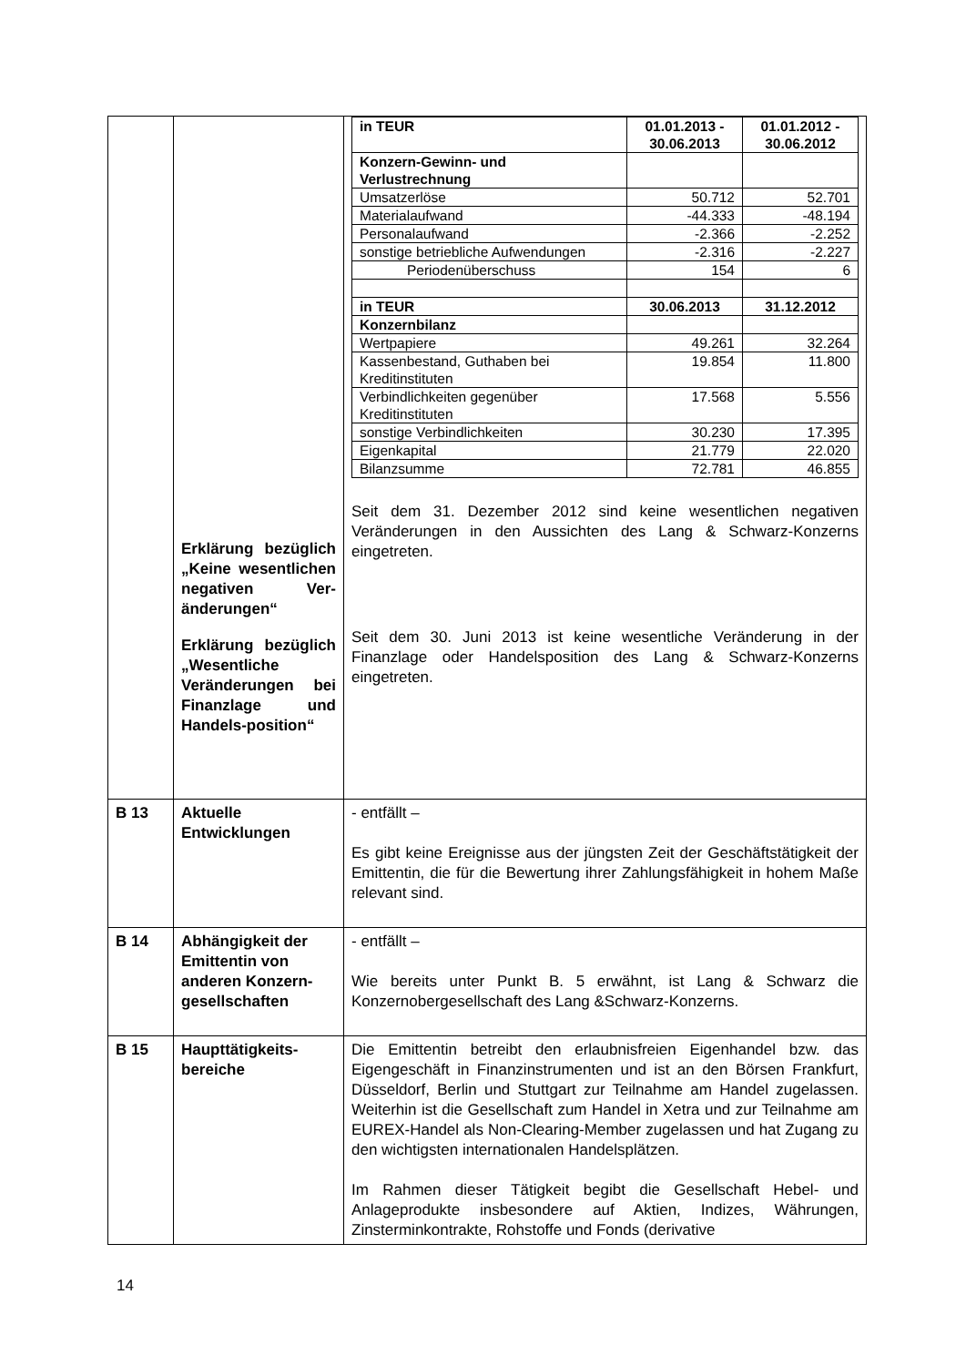| | Erklärung bezüglich „Keine wesentlichen negativen Ver-änderungen“ Erklärung bezüglich „Wesentliche Veränderungen bei Finanzlage und Handels-position“ | / in TEUR / 01.01.2013 - 30.06.2013 / 01.01.2012 - 30.06.2012 / / Konzern-Gewinn- und Verlustrechnung / / / / Umsatzerlöse / 50.712 / 52.701 / / Materialaufwand / -44.333 / -48.194 / / Personalaufwand / -2.366 / -2.252 / / sonstige betriebliche Aufwendungen / -2.316 / -2.227 / / Periodenüberschuss / 154 / 6 / / in TEUR / 30.06.2013 / 31.12.2012 / / Konzernbilanz / / / / Wertpapiere / 49.261 / 32.264 / / Kassenbestand, Guthaben bei Kreditinstituten / 19.854 / 11.800 / / Verbindlichkeiten gegenüber Kreditinstituten / 17.568 / 5.556 / / sonstige Verbindlichkeiten / 30.230 / 17.395 / / Eigenkapital / 21.779 / 22.020 / / Bilanzsumme / 72.781 / 46.855 / Seit dem 31. Dezember 2012 sind keine wesentlichen negativen Veränderungen in den Aussichten des Lang & Schwarz-Konzerns eingetreten. Seit dem 30. Juni 2013 ist keine wesentliche Veränderung in der Finanzlage oder Handelsposition des Lang & Schwarz-Konzerns eingetreten. |
| B 13 | Aktuelle Entwicklungen | - entfällt – Es gibt keine Ereignisse aus der jüngsten Zeit der Geschäftstätigkeit der Emittentin, die für die Bewertung ihrer Zahlungsfähigkeit in hohem Maße relevant sind. |
| B 14 | Abhängigkeit der Emittentin von anderen Konzern-gesellschaften | - entfällt – Wie bereits unter Punkt B. 5 erwähnt, ist Lang & Schwarz die Konzernobergesellschaft des Lang &Schwarz-Konzerns. |
| B 15 | Haupttätigkeits-bereiche | Die Emittentin betreibt den erlaubnisfreien Eigenhandel bzw. das Eigengeschäft in Finanzinstrumenten und ist an den Börsen Frankfurt, Düsseldorf, Berlin und Stuttgart zur Teilnahme am Handel zugelassen. Weiterhin ist die Gesellschaft zum Handel in Xetra und zur Teilnahme am EUREX-Handel als Non-Clearing-Member zugelassen und hat Zugang zu den wichtigsten internationalen Handelsplätzen. Im Rahmen dieser Tätigkeit begibt die Gesellschaft Hebel- und Anlageprodukte insbesondere auf Aktien, Indizes, Währungen, Zinsterminkontrakte, Rohstoffe und Fonds (derivative |
14